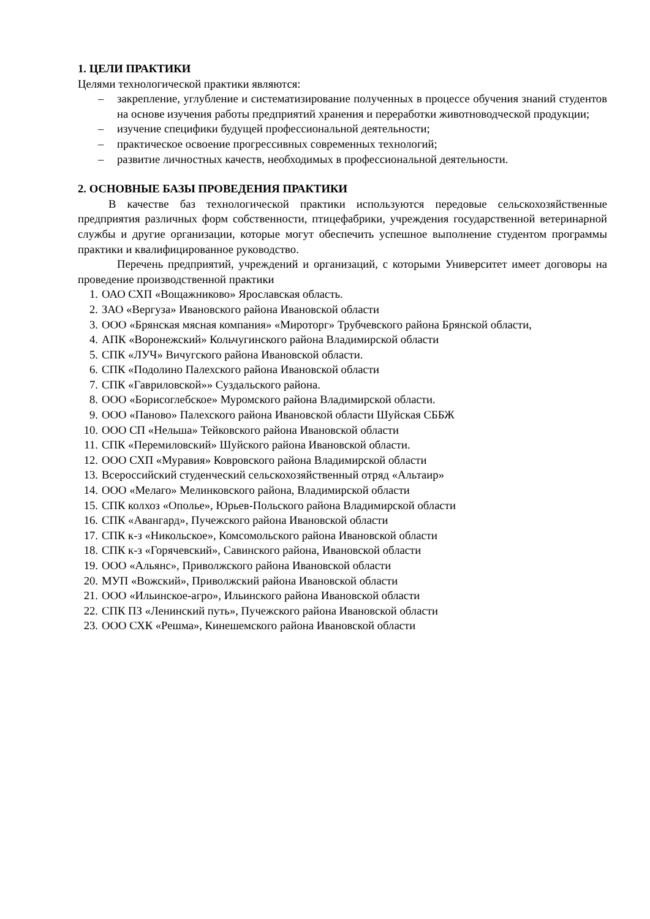1. ЦЕЛИ ПРАКТИКИ
Целями технологической практики являются:
– закрепление, углубление и систематизирование полученных в процессе обучения знаний студентов на основе изучения работы предприятий хранения и переработки животноводческой продукции;
– изучение специфики будущей профессиональной деятельности;
– практическое освоение прогрессивных современных технологий;
– развитие личностных качеств, необходимых в профессиональной деятельности.
2. ОСНОВНЫЕ БАЗЫ ПРОВЕДЕНИЯ ПРАКТИКИ
В качестве баз технологической практики используются передовые сельскохозяйственные предприятия различных форм собственности, птицефабрики, учреждения государственной ветеринарной службы и другие организации, которые могут обеспечить успешное выполнение студентом программы практики и квалифицированное руководство.
Перечень предприятий, учреждений и организаций, с которыми Университет имеет договоры на проведение производственной практики
1. ОАО СХП «Вощажниково» Ярославская область.
2. ЗАО «Вергуза» Ивановского района Ивановской области
3. ООО «Брянская мясная компания» «Мироторг» Трубчевского района Брянской области,
4. АПК «Воронежский» Кольчугинского района Владимирской области
5. СПК «ЛУЧ» Вичугского района Ивановской области.
6. СПК «Подолино Палехского района Ивановской области
7. СПК «Гавриловской»» Суздальского района.
8. ООО «Борисоглебское» Муромского района Владимирской области.
9. ООО «Паново» Палехского района Ивановской области Шуйская СББЖ
10. ООО СП «Нельша» Тейковского района Ивановской области
11. СПК «Перемиловский» Шуйского района Ивановской области.
12. ООО СХП «Муравия» Ковровского района Владимирской области
13. Всероссийский студенческий сельскохозяйственный отряд «Альтаир»
14. ООО «Мелаго» Мелинковского района, Владимирской области
15. СПК колхоз «Ополье», Юрьев-Польского района Владимирской области
16. СПК «Авангард», Пучежского района Ивановской области
17. СПК к-з «Никольское», Комсомольского района Ивановской области
18. СПК к-з «Горячевский», Савинского района, Ивановской области
19. ООО «Альянс», Приволжского района Ивановской области
20. МУП «Вожский», Приволжский района Ивановской области
21. ООО «Ильинское-агро», Ильинского района Ивановской области
22. СПК ПЗ «Ленинский путь», Пучежского района Ивановской области
23. ООО СХК «Решма», Кинешемского района Ивановской области